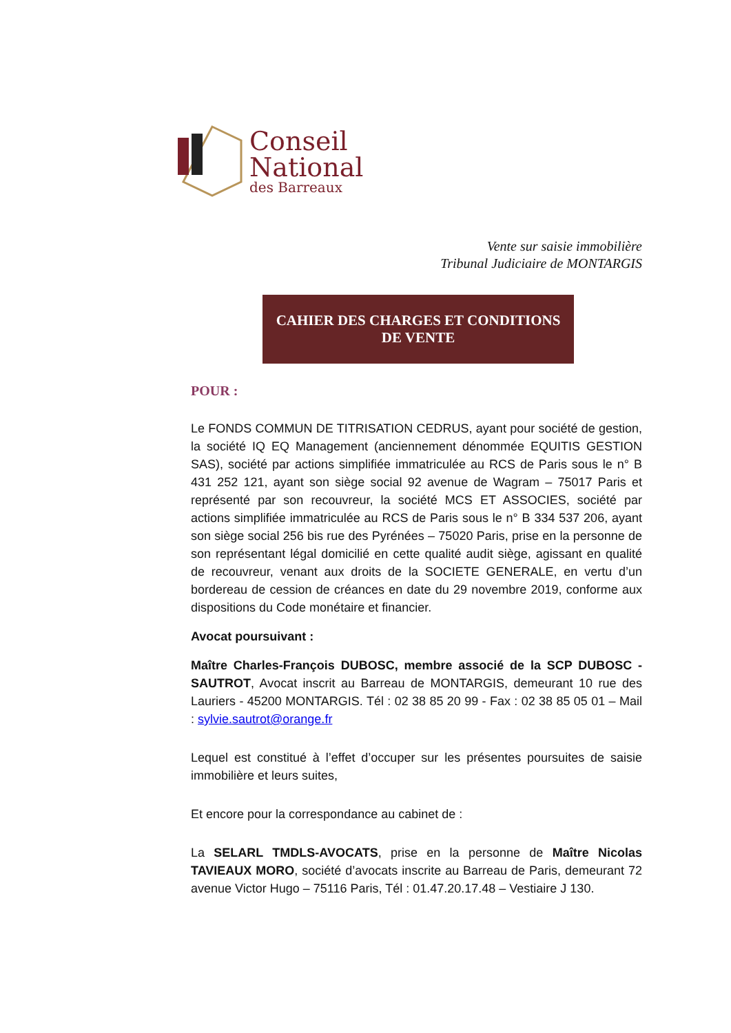Conseil
National
des Barreaux
Vente sur saisie immobilière
Tribunal Judiciaire de MONTARGIS
CAHIER DES CHARGES ET CONDITIONS
DE VENTE
POUR :
Le FONDS COMMUN DE TITRISATION CEDRUS, ayant pour société de gestion, la société IQ EQ Management (anciennement dénommée EQUITIS GESTION SAS), société par actions simplifiée immatriculée au RCS de Paris sous le n° B 431 252 121, ayant son siège social 92 avenue de Wagram – 75017 Paris et représenté par son recouvreur, la société MCS ET ASSOCIES, société par actions simplifiée immatriculée au RCS de Paris sous le n° B 334 537 206, ayant son siège social 256 bis rue des Pyrénées – 75020 Paris, prise en la personne de son représentant légal domicilié en cette qualité audit siège, agissant en qualité de recouvreur, venant aux droits de la SOCIETE GENERALE, en vertu d’un bordereau de cession de créances en date du 29 novembre 2019, conforme aux dispositions du Code monétaire et financier.
Avocat poursuivant :
Maître Charles-François DUBOSC, membre associé de la SCP DUBOSC - SAUTROT, Avocat inscrit au Barreau de MONTARGIS, demeurant 10 rue des Lauriers - 45200 MONTARGIS. Tél : 02 38 85 20 99 - Fax : 02 38 85 05 01 – Mail : sylvie.sautrot@orange.fr
Lequel est constitué à l’effet d’occuper sur les présentes poursuites de saisie immobilière et leurs suites,
Et encore pour la correspondance au cabinet de :
La SELARL TMDLS-AVOCATS, prise en la personne de Maître Nicolas TAVIEAUX MORO, société d’avocats inscrite au Barreau de Paris, demeurant 72 avenue Victor Hugo – 75116 Paris, Tél : 01.47.20.17.48 – Vestiaire J 130.